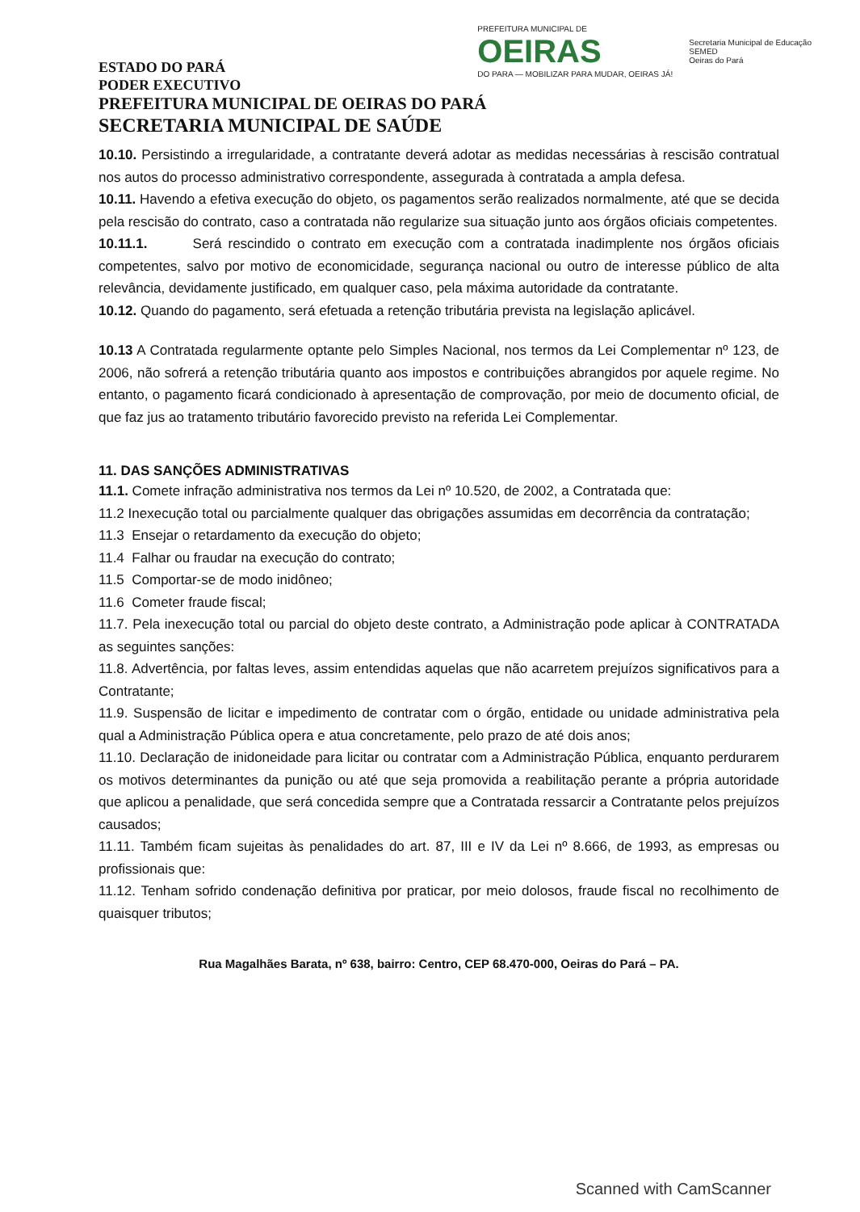PREFEITURA MUNICIPAL DE
OEIRAS
DO PARA — MOBILIZAR PARA MUDAR, OEIRAS JÁ!
Secretaria Municipal de Educação
SEMED
Oeiras do Pará
ESTADO DO PARÁ
PODER EXECUTIVO
PREFEITURA MUNICIPAL DE OEIRAS DO PARÁ
SECRETARIA MUNICIPAL DE SAÚDE
10.10. Persistindo a irregularidade, a contratante deverá adotar as medidas necessárias à rescisão contratual nos autos do processo administrativo correspondente, assegurada à contratada a ampla defesa.
10.11. Havendo a efetiva execução do objeto, os pagamentos serão realizados normalmente, até que se decida pela rescisão do contrato, caso a contratada não regularize sua situação junto aos órgãos oficiais competentes.
10.11.1. Será rescindido o contrato em execução com a contratada inadimplente nos órgãos oficiais competentes, salvo por motivo de economicidade, segurança nacional ou outro de interesse público de alta relevância, devidamente justificado, em qualquer caso, pela máxima autoridade da contratante.
10.12. Quando do pagamento, será efetuada a retenção tributária prevista na legislação aplicável.
10.13 A Contratada regularmente optante pelo Simples Nacional, nos termos da Lei Complementar nº 123, de 2006, não sofrerá a retenção tributária quanto aos impostos e contribuições abrangidos por aquele regime. No entanto, o pagamento ficará condicionado à apresentação de comprovação, por meio de documento oficial, de que faz jus ao tratamento tributário favorecido previsto na referida Lei Complementar.
11. DAS SANÇÕES ADMINISTRATIVAS
11.1. Comete infração administrativa nos termos da Lei nº 10.520, de 2002, a Contratada que:
11.2 Inexecução total ou parcialmente qualquer das obrigações assumidas em decorrência da contratação;
11.3 Ensejar o retardamento da execução do objeto;
11.4 Falhar ou fraudar na execução do contrato;
11.5 Comportar-se de modo inidôneo;
11.6 Cometer fraude fiscal;
11.7. Pela inexecução total ou parcial do objeto deste contrato, a Administração pode aplicar à CONTRATADA as seguintes sanções:
11.8. Advertência, por faltas leves, assim entendidas aquelas que não acarretem prejuízos significativos para a Contratante;
11.9. Suspensão de licitar e impedimento de contratar com o órgão, entidade ou unidade administrativa pela qual a Administração Pública opera e atua concretamente, pelo prazo de até dois anos;
11.10. Declaração de inidoneidade para licitar ou contratar com a Administração Pública, enquanto perdurarem os motivos determinantes da punição ou até que seja promovida a reabilitação perante a própria autoridade que aplicou a penalidade, que será concedida sempre que a Contratada ressarcir a Contratante pelos prejuízos causados;
11.11. Também ficam sujeitas às penalidades do art. 87, III e IV da Lei nº 8.666, de 1993, as empresas ou profissionais que:
11.12. Tenham sofrido condenação definitiva por praticar, por meio dolosos, fraude fiscal no recolhimento de quaisquer tributos;
Rua Magalhães Barata, nº 638, bairro: Centro, CEP 68.470-000, Oeiras do Pará – PA.
Scanned with CamScanner